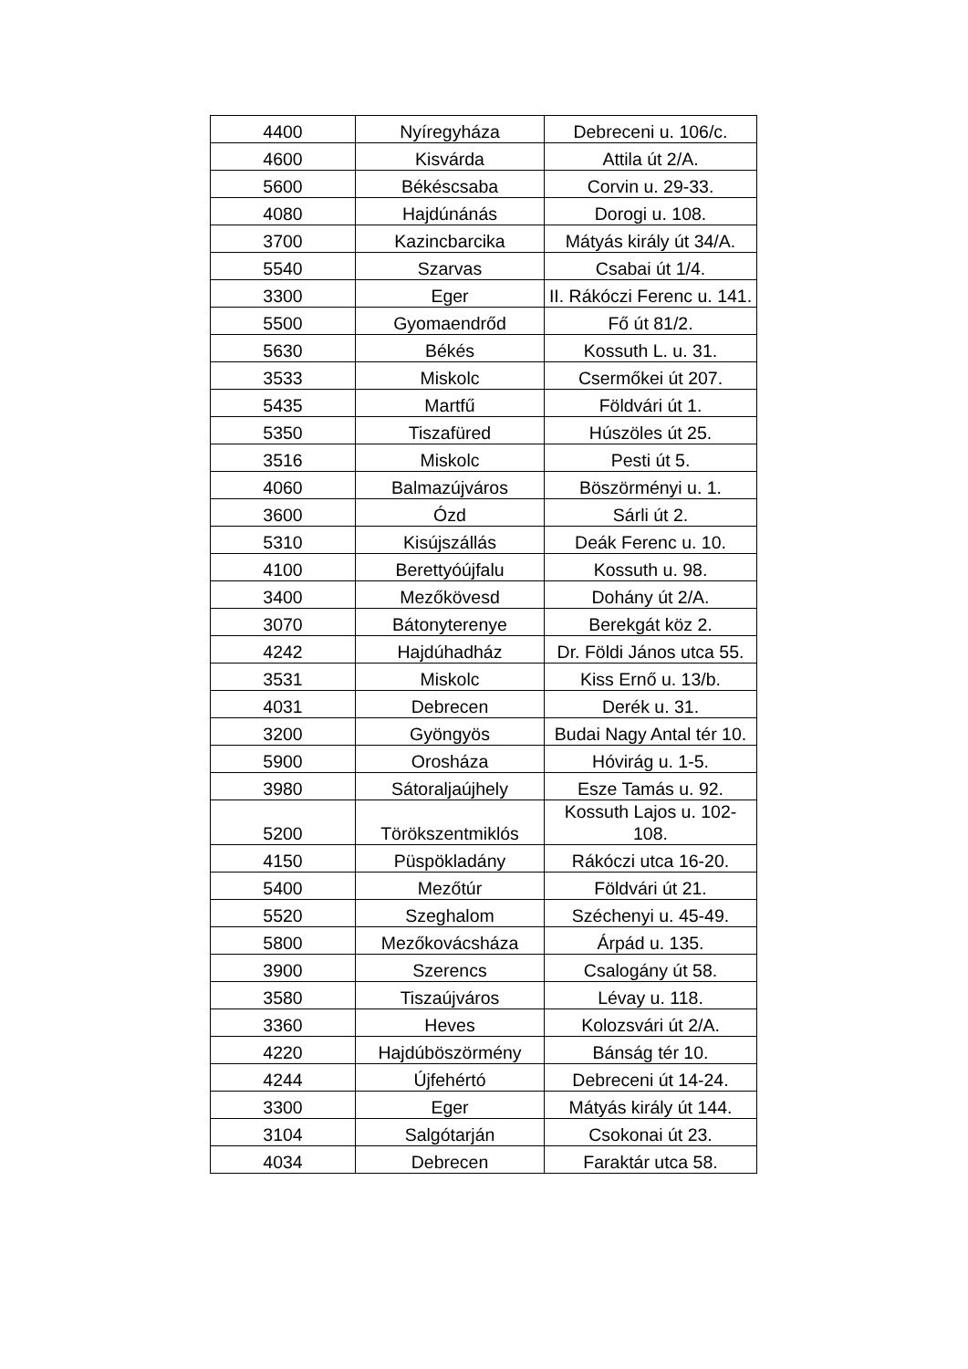| 4400 | Nyíregyháza | Debreceni u. 106/c. |
| 4600 | Kisvárda | Attila út 2/A. |
| 5600 | Békéscsaba | Corvin u. 29-33. |
| 4080 | Hajdúnánás | Dorogi u. 108. |
| 3700 | Kazincbarcika | Mátyás király út 34/A. |
| 5540 | Szarvas | Csabai út 1/4. |
| 3300 | Eger | II. Rákóczi Ferenc u. 141. |
| 5500 | Gyomaendrőd | Fő út 81/2. |
| 5630 | Békés | Kossuth L. u. 31. |
| 3533 | Miskolc | Csermőkei út 207. |
| 5435 | Martfű | Földvári út 1. |
| 5350 | Tiszafüred | Húszöles út 25. |
| 3516 | Miskolc | Pesti út 5. |
| 4060 | Balmazújváros | Böszörményi u. 1. |
| 3600 | Ózd | Sárli út 2. |
| 5310 | Kisújszállás | Deák Ferenc u. 10. |
| 4100 | Berettyóújfalu | Kossuth u. 98. |
| 3400 | Mezőkövesd | Dohány út 2/A. |
| 3070 | Bátonyterenye | Berekgát köz 2. |
| 4242 | Hajdúhadház | Dr. Földi János utca 55. |
| 3531 | Miskolc | Kiss Ernő u. 13/b. |
| 4031 | Debrecen | Derék u. 31. |
| 3200 | Gyöngyös | Budai Nagy Antal tér 10. |
| 5900 | Orosháza | Hóvirág u. 1-5. |
| 3980 | Sátoraljaújhely | Esze Tamás u. 92. |
| 5200 | Törökszentmiklós | Kossuth Lajos u. 102-108. |
| 4150 | Püspökladány | Rákóczi utca 16-20. |
| 5400 | Mezőtúr | Földvári út 21. |
| 5520 | Szeghalom | Széchenyi u. 45-49. |
| 5800 | Mezőkovácsháza | Árpád u. 135. |
| 3900 | Szerencs | Csalogány út 58. |
| 3580 | Tiszaújváros | Lévay u. 118. |
| 3360 | Heves | Kolozsvári út 2/A. |
| 4220 | Hajdúböszörmény | Bánság tér 10. |
| 4244 | Újfehértó | Debreceni út 14-24. |
| 3300 | Eger | Mátyás király út 144. |
| 3104 | Salgótarján | Csokonai út 23. |
| 4034 | Debrecen | Faraktár utca 58. |